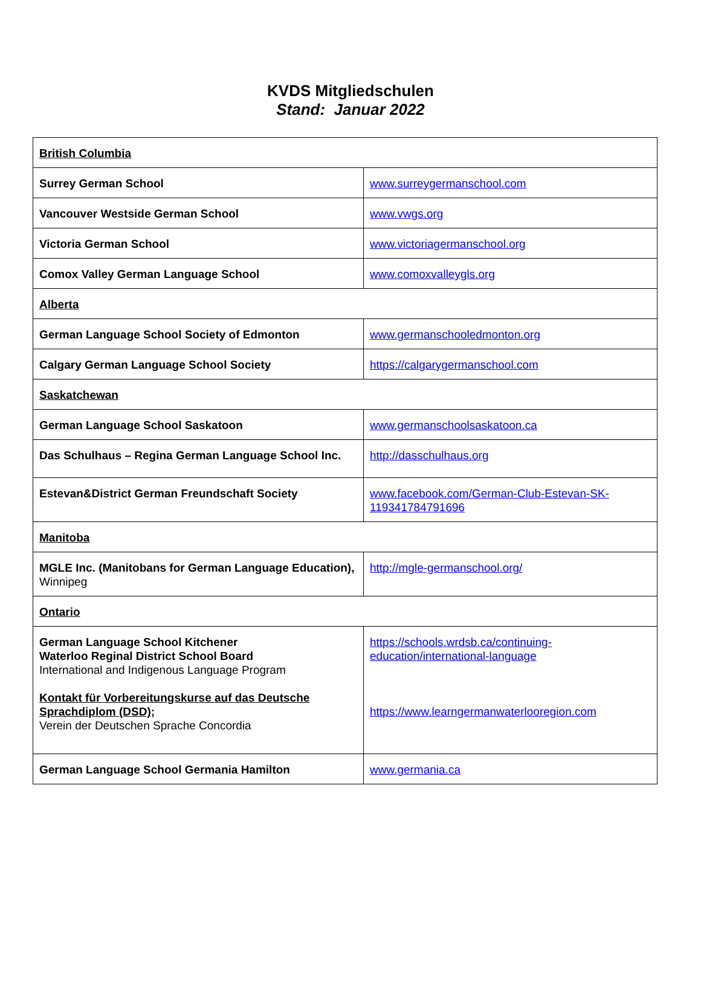KVDS Mitgliedschulen
Stand: Januar 2022
| British Columbia | |
| Surrey German School | www.surreygermanschool.com |
| Vancouver Westside German School | www.vwgs.org |
| Victoria German School | www.victoriagermanschool.org |
| Comox Valley German Language School | www.comoxvalleygls.org |
| Alberta | |
| German Language School Society of Edmonton | www.germanschooledmonton.org |
| Calgary German Language School Society | https://calgarygermanschool.com |
| Saskatchewan | |
| German Language School Saskatoon | www.germanschoolsaskatoon.ca |
| Das Schulhaus – Regina German Language School Inc. | http://dasschulhaus.org |
| Estevan&District German Freundschaft Society | www.facebook.com/German-Club-Estevan-SK-119341784791696 |
| Manitoba | |
| MGLE Inc. (Manitobans for German Language Education), Winnipeg | http://mgle-germanschool.org/ |
| Ontario | |
| German Language School Kitchener Waterloo Reginal District School Board International and Indigenous Language Program Kontakt für Vorbereitungskurse auf das Deutsche Sprachdiplom (DSD); Verein der Deutschen Sprache Concordia | https://schools.wrdsb.ca/continuing-education/international-language https://www.learngermanwaterlooregion.com |
| German Language School Germania Hamilton | www.germania.ca |